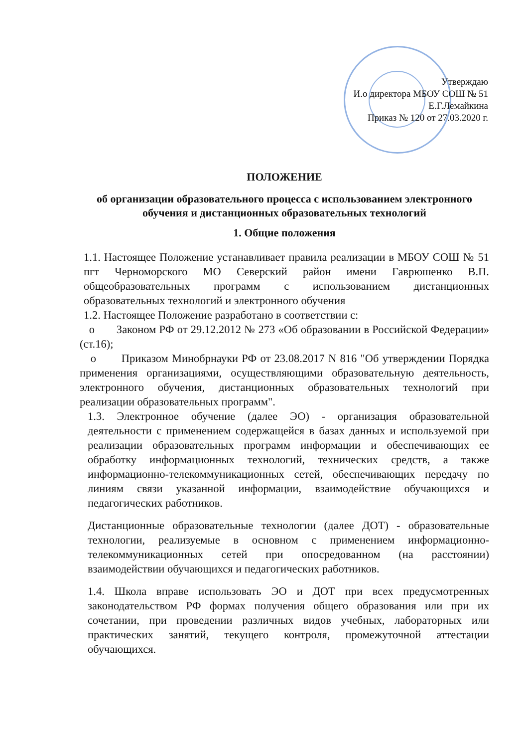Утверждаю
И.о директора МБОУ СОШ № 51
Е.Г.Лемайкина
Приказ № 120 от 27.03.2020 г.
ПОЛОЖЕНИЕ
об организации образовательного процесса с использованием электронного обучения и дистанционных образовательных технологий
1. Общие положения
1.1. Настоящее Положение устанавливает правила реализации в МБОУ СОШ № 51 пгт Черноморского МО Северский район имени Гаврюшенко В.П. общеобразовательных программ с использованием дистанционных образовательных технологий и электронного обучения
1.2. Настоящее Положение разработано в соответствии с:
o Законом РФ от 29.12.2012 № 273 «Об образовании в Российской Федерации» (ст.16);
o Приказом Минобрнауки РФ от 23.08.2017 N 816 "Об утверждении Порядка применения организациями, осуществляющими образовательную деятельность, электронного обучения, дистанционных образовательных технологий при реализации образовательных программ".
1.3. Электронное обучение (далее ЭО) - организация образовательной деятельности с применением содержащейся в базах данных и используемой при реализации образовательных программ информации и обеспечивающих ее обработку информационных технологий, технических средств, а также информационно-телекоммуникационных сетей, обеспечивающих передачу по линиям связи указанной информации, взаимодействие обучающихся и педагогических работников.
Дистанционные образовательные технологии (далее ДОТ) - образовательные технологии, реализуемые в основном с применением информационно-телекоммуникационных сетей при опосредованном (на расстоянии) взаимодействии обучающихся и педагогических работников.
1.4. Школа вправе использовать ЭО и ДОТ при всех предусмотренных законодательством РФ формах получения общего образования или при их сочетании, при проведении различных видов учебных, лабораторных или практических занятий, текущего контроля, промежуточной аттестации обучающихся.